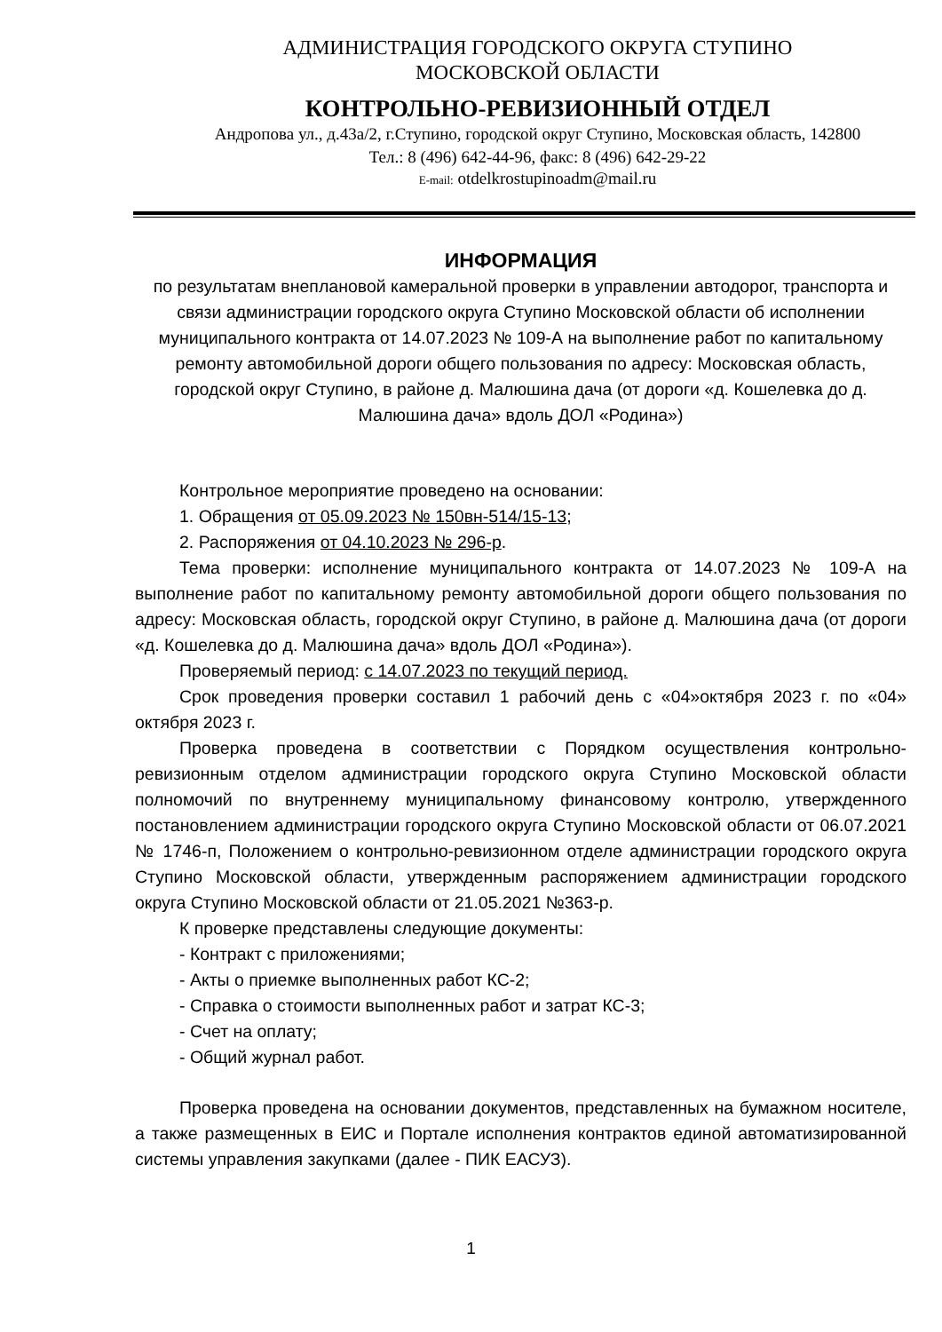АДМИНИСТРАЦИЯ ГОРОДСКОГО ОКРУГА СТУПИНО
МОСКОВСКОЙ ОБЛАСТИ
КОНТРОЛЬНО-РЕВИЗИОННЫЙ ОТДЕЛ
Андропова ул., д.43а/2, г.Ступино, городской округ Ступино, Московская область, 142800
Тел.: 8 (496) 642-44-96, факс: 8 (496) 642-29-22
E-mail: otdelkrostupinoadm@mail.ru
ИНФОРМАЦИЯ
по результатам внеплановой камеральной проверки в управлении автодорог, транспорта и связи администрации городского округа Ступино Московской области об исполнении муниципального контракта от 14.07.2023 № 109-А на выполнение работ по капитальному ремонту автомобильной дороги общего пользования по адресу: Московская область, городской округ Ступино, в районе д. Малюшина дача (от дороги «д. Кошелевка до д. Малюшина дача» вдоль ДОЛ «Родина»)
Контрольное мероприятие проведено на основании:
1. Обращения от 05.09.2023 № 150вн-514/15-13;
2. Распоряжения от 04.10.2023 № 296-р.
Тема проверки: исполнение муниципального контракта от 14.07.2023 № 109-А на выполнение работ по капитальному ремонту автомобильной дороги общего пользования по адресу: Московская область, городской округ Ступино, в районе д. Малюшина дача (от дороги «д. Кошелевка до д. Малюшина дача» вдоль ДОЛ «Родина»).
Проверяемый период: с 14.07.2023 по текущий период.
Срок проведения проверки составил 1 рабочий день с «04»октября 2023 г. по «04» октября 2023 г.
Проверка проведена в соответствии с Порядком осуществления контрольно-ревизионным отделом администрации городского округа Ступино Московской области полномочий по внутреннему муниципальному финансовому контролю, утвержденного постановлением администрации городского округа Ступино Московской области от 06.07.2021 № 1746-п, Положением о контрольно-ревизионном отделе администрации городского округа Ступино Московской области, утвержденным распоряжением администрации городского округа Ступино Московской области от 21.05.2021 №363-р.
К проверке представлены следующие документы:
- Контракт с приложениями;
- Акты о приемке выполненных работ КС-2;
- Справка о стоимости выполненных работ и затрат КС-3;
- Счет на оплату;
- Общий журнал работ.
Проверка проведена на основании документов, представленных на бумажном носителе, а также размещенных в ЕИС и Портале исполнения контрактов единой автоматизированной системы управления закупками (далее - ПИК ЕАСУЗ).
1